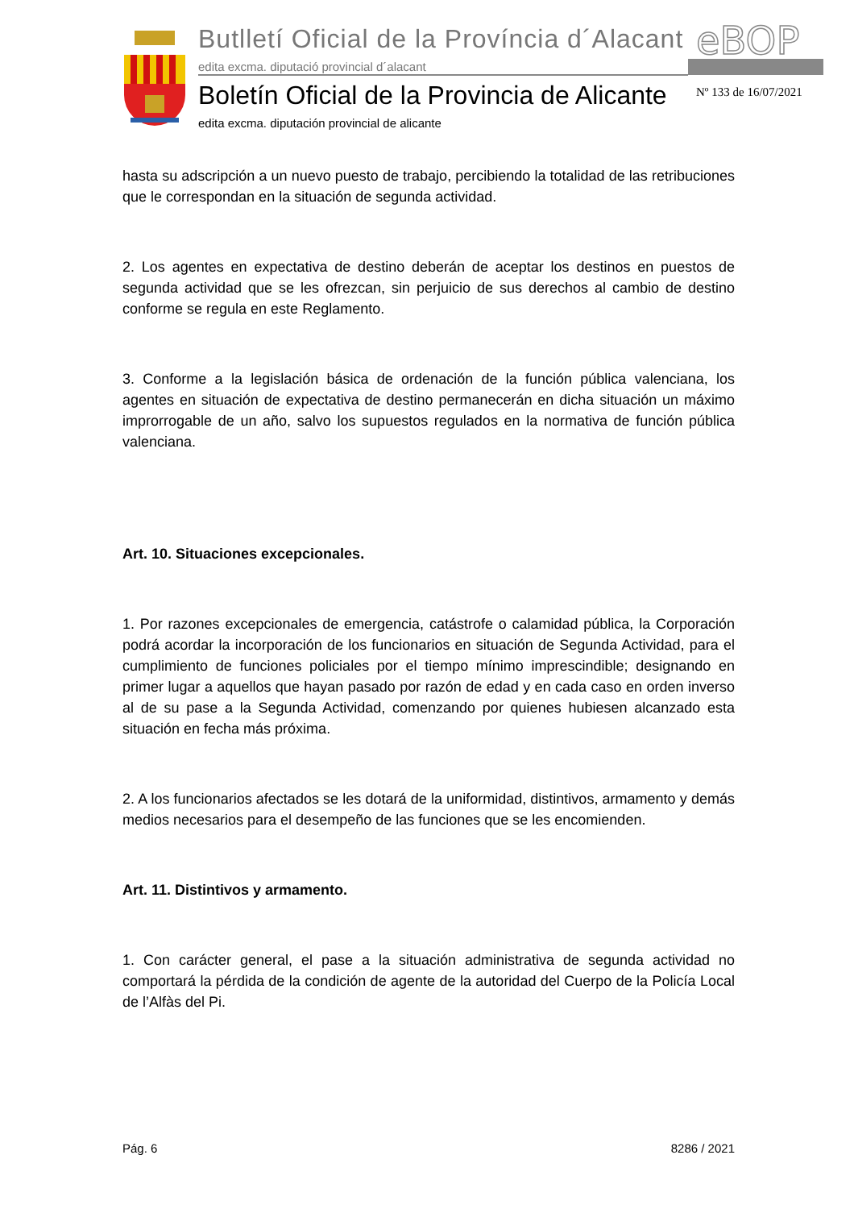Butlletí Oficial de la Província d´Alacant
edita excma. diputació provincial d´alacant
eBOP
Boletín Oficial de la Provincia de Alicante
edita excma. diputación provincial de alicante
Nº 133 de 16/07/2021
hasta su adscripción a un nuevo puesto de trabajo, percibiendo la totalidad de las retribuciones que le correspondan en la situación de segunda actividad.
2. Los agentes en expectativa de destino deberán de aceptar los destinos en puestos de segunda actividad que se les ofrezcan, sin perjuicio de sus derechos al cambio de destino conforme se regula en este Reglamento.
3. Conforme a la legislación básica de ordenación de la función pública valenciana, los agentes en situación de expectativa de destino permanecerán en dicha situación un máximo improrrogable de un año, salvo los supuestos regulados en la normativa de función pública valenciana.
Art. 10. Situaciones excepcionales.
1. Por razones excepcionales de emergencia, catástrofe o calamidad pública, la Corporación podrá acordar la incorporación de los funcionarios en situación de Segunda Actividad, para el cumplimiento de funciones policiales por el tiempo mínimo imprescindible; designando en primer lugar a aquellos que hayan pasado por razón de edad y en cada caso en orden inverso al de su pase a la Segunda Actividad, comenzando por quienes hubiesen alcanzado esta situación en fecha más próxima.
2. A los funcionarios afectados se les dotará de la uniformidad, distintivos, armamento y demás medios necesarios para el desempeño de las funciones que se les encomienden.
Art. 11. Distintivos y armamento.
1. Con carácter general, el pase a la situación administrativa de segunda actividad no comportará la pérdida de la condición de agente de la autoridad del Cuerpo de la Policía Local de l’Alfàs del Pi.
Pág. 6 8286 / 2021